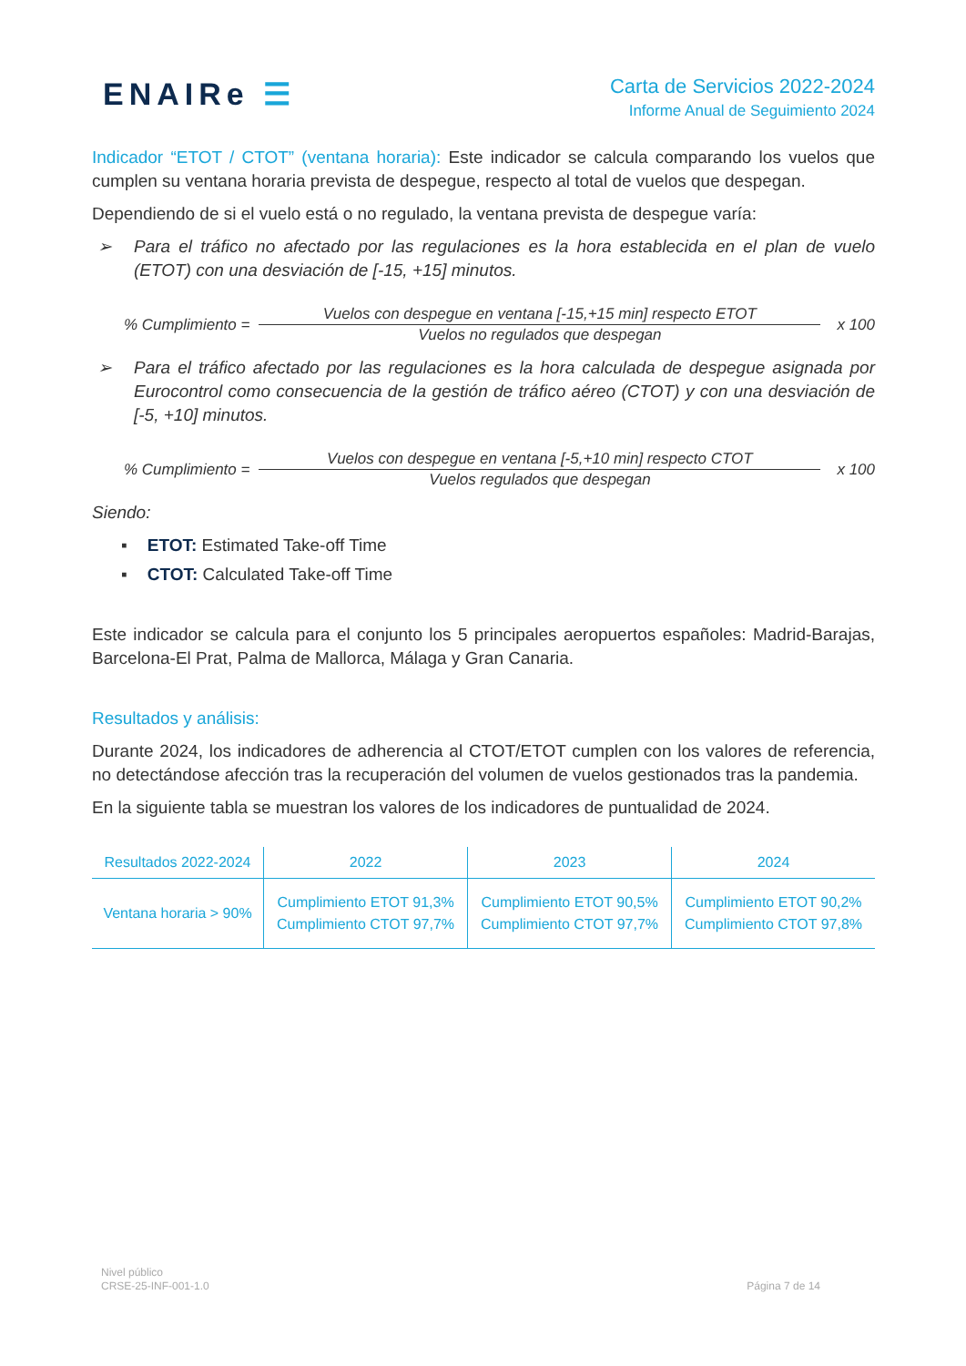ENAIRe ☰
Carta de Servicios 2022-2024
Informe Anual de Seguimiento 2024
Indicador “ETOT / CTOT” (ventana horaria): Este indicador se calcula comparando los vuelos que cumplen su ventana horaria prevista de despegue, respecto al total de vuelos que despegan.
Dependiendo de si el vuelo está o no regulado, la ventana prevista de despegue varía:
➢ Para el tráfico no afectado por las regulaciones es la hora establecida en el plan de vuelo (ETOT) con una desviación de [-15, +15] minutos.
% Cumplimiento =
Vuelos con despegue en ventana [-15,+15 min] respecto ETOT
Vuelos no regulados que despegan
x 100
➢ Para el tráfico afectado por las regulaciones es la hora calculada de despegue asignada por Eurocontrol como consecuencia de la gestión de tráfico aéreo (CTOT) y con una desviación de [-5, +10] minutos.
% Cumplimiento =
Vuelos con despegue en ventana [-5,+10 min] respecto CTOT
Vuelos regulados que despegan
x 100
Siendo:
▪ ETOT: Estimated Take-off Time
▪ CTOT: Calculated Take-off Time
Este indicador se calcula para el conjunto los 5 principales aeropuertos españoles: Madrid-Barajas, Barcelona-El Prat, Palma de Mallorca, Málaga y Gran Canaria.
Resultados y análisis:
Durante 2024, los indicadores de adherencia al CTOT/ETOT cumplen con los valores de referencia, no detectándose afección tras la recuperación del volumen de vuelos gestionados tras la pandemia.
En la siguiente tabla se muestran los valores de los indicadores de puntualidad de 2024.
| Resultados 2022-2024 | 2022 | 2023 | 2024 |
| --- | --- | --- | --- |
| Ventana horaria > 90% | Cumplimiento ETOT 91,3% Cumplimiento CTOT 97,7% | Cumplimiento ETOT 90,5% Cumplimiento CTOT 97,7% | Cumplimiento ETOT 90,2% Cumplimiento CTOT 97,8% |
Nivel público
CRSE-25-INF-001-1.0
Página 7 de 14